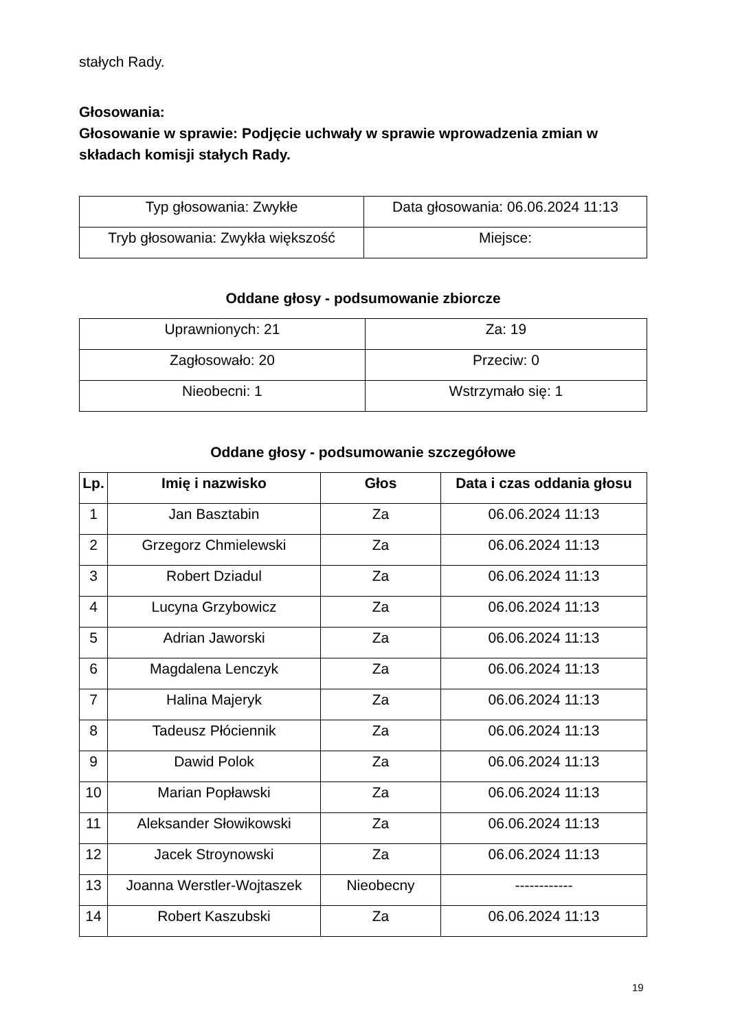stałych Rady.
Głosowania:
Głosowanie w sprawie: Podjęcie uchwały w sprawie wprowadzenia zmian w składach komisji stałych Rady.
| Typ głosowania: Zwykłe | Data głosowania: 06.06.2024 11:13 |
| Tryb głosowania: Zwykła większość | Miejsce: |
Oddane głosy - podsumowanie zbiorcze
| Uprawnionych: 21 | Za: 19 |
| Zagłosowało: 20 | Przeciw: 0 |
| Nieobecni: 1 | Wstrzymało się: 1 |
Oddane głosy - podsumowanie szczegółowe
| Lp. | Imię i nazwisko | Głos | Data i czas oddania głosu |
| --- | --- | --- | --- |
| 1 | Jan Basztabin | Za | 06.06.2024 11:13 |
| 2 | Grzegorz Chmielewski | Za | 06.06.2024 11:13 |
| 3 | Robert Dziadul | Za | 06.06.2024 11:13 |
| 4 | Lucyna Grzybowicz | Za | 06.06.2024 11:13 |
| 5 | Adrian Jaworski | Za | 06.06.2024 11:13 |
| 6 | Magdalena Lenczyk | Za | 06.06.2024 11:13 |
| 7 | Halina Majeryk | Za | 06.06.2024 11:13 |
| 8 | Tadeusz Płóciennik | Za | 06.06.2024 11:13 |
| 9 | Dawid Polok | Za | 06.06.2024 11:13 |
| 10 | Marian Popławski | Za | 06.06.2024 11:13 |
| 11 | Aleksander Słowikowski | Za | 06.06.2024 11:13 |
| 12 | Jacek Stroynowski | Za | 06.06.2024 11:13 |
| 13 | Joanna Werstler-Wojtaszek | Nieobecny | ------------ |
| 14 | Robert Kaszubski | Za | 06.06.2024 11:13 |
19